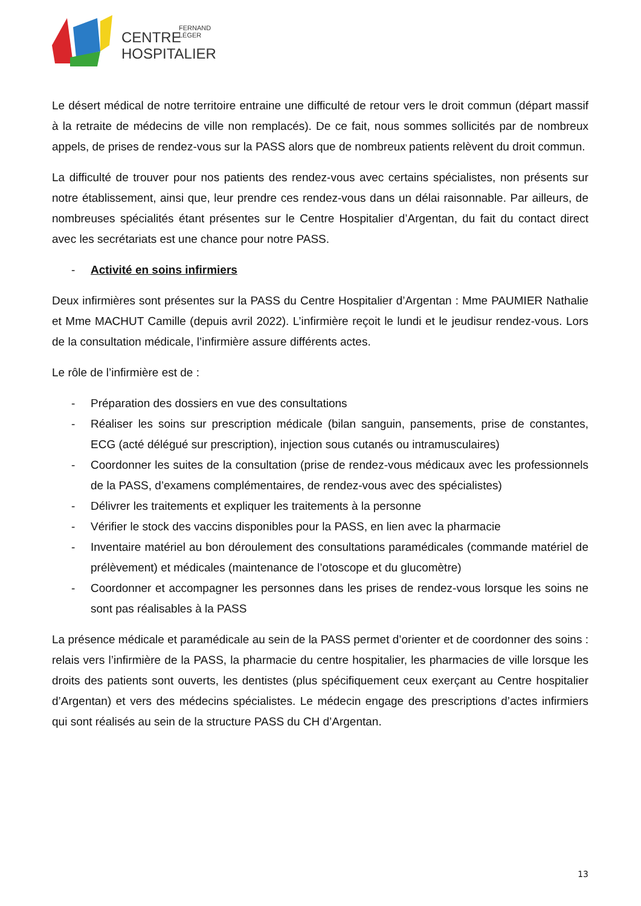CENTRE
FERNAND
LÉGER
HOSPITALIER
Le désert médical de notre territoire entraine une difficulté de retour vers le droit commun (départ massif à la retraite de médecins de ville non remplacés). De ce fait, nous sommes sollicités par de nombreux appels, de prises de rendez-vous sur la PASS alors que de nombreux patients relèvent du droit commun.
La difficulté de trouver pour nos patients des rendez-vous avec certains spécialistes, non présents sur notre établissement, ainsi que, leur prendre ces rendez-vous dans un délai raisonnable. Par ailleurs, de nombreuses spécialités étant présentes sur le Centre Hospitalier d’Argentan, du fait du contact direct avec les secrétariats est une chance pour notre PASS.
- Activité en soins infirmiers
Deux infirmières sont présentes sur la PASS du Centre Hospitalier d’Argentan : Mme PAUMIER Nathalie et Mme MACHUT Camille (depuis avril 2022). L’infirmière reçoit le lundi et le jeudisur rendez-vous. Lors de la consultation médicale, l’infirmière assure différents actes.
Le rôle de l’infirmière est de :
- Préparation des dossiers en vue des consultations
- Réaliser les soins sur prescription médicale (bilan sanguin, pansements, prise de constantes, ECG (acté délégué sur prescription), injection sous cutanés ou intramusculaires)
- Coordonner les suites de la consultation (prise de rendez-vous médicaux avec les professionnels de la PASS, d’examens complémentaires, de rendez-vous avec des spécialistes)
- Délivrer les traitements et expliquer les traitements à la personne
- Vérifier le stock des vaccins disponibles pour la PASS, en lien avec la pharmacie
- Inventaire matériel au bon déroulement des consultations paramédicales (commande matériel de prélèvement) et médicales (maintenance de l’otoscope et du glucomètre)
- Coordonner et accompagner les personnes dans les prises de rendez-vous lorsque les soins ne sont pas réalisables à la PASS
La présence médicale et paramédicale au sein de la PASS permet d’orienter et de coordonner des soins : relais vers l’infirmière de la PASS, la pharmacie du centre hospitalier, les pharmacies de ville lorsque les droits des patients sont ouverts, les dentistes (plus spécifiquement ceux exerçant au Centre hospitalier d’Argentan) et vers des médecins spécialistes. Le médecin engage des prescriptions d’actes infirmiers qui sont réalisés au sein de la structure PASS du CH d’Argentan.
13